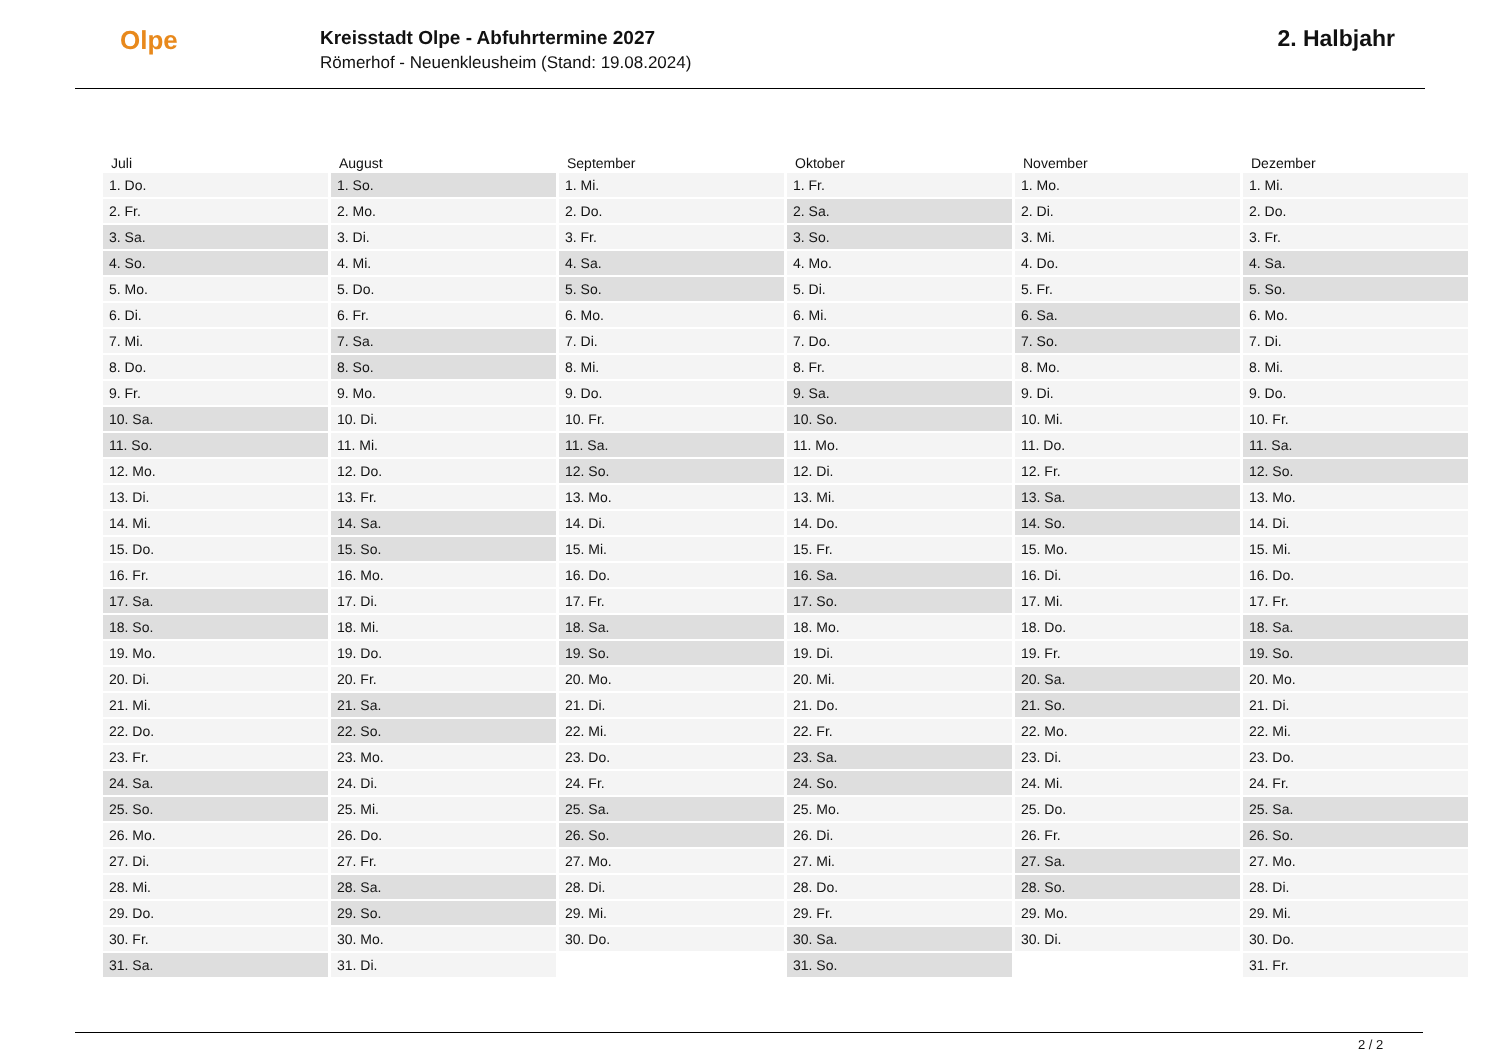Olpe
Kreisstadt Olpe - Abfuhrtermine 2027
Römerhof - Neuenkleusheim (Stand: 19.08.2024)
2. Halbjahr
| Juli | August | September | Oktober | November | Dezember |
| --- | --- | --- | --- | --- | --- |
| 1. Do. | 1. So. | 1. Mi. | 1. Fr. | 1. Mo. | 1. Mi. |
| 2. Fr. | 2. Mo. | 2. Do. | 2. Sa. | 2. Di. | 2. Do. |
| 3. Sa. | 3. Di. | 3. Fr. | 3. So. | 3. Mi. | 3. Fr. |
| 4. So. | 4. Mi. | 4. Sa. | 4. Mo. | 4. Do. | 4. Sa. |
| 5. Mo. | 5. Do. | 5. So. | 5. Di. | 5. Fr. | 5. So. |
| 6. Di. | 6. Fr. | 6. Mo. | 6. Mi. | 6. Sa. | 6. Mo. |
| 7. Mi. | 7. Sa. | 7. Di. | 7. Do. | 7. So. | 7. Di. |
| 8. Do. | 8. So. | 8. Mi. | 8. Fr. | 8. Mo. | 8. Mi. |
| 9. Fr. | 9. Mo. | 9. Do. | 9. Sa. | 9. Di. | 9. Do. |
| 10. Sa. | 10. Di. | 10. Fr. | 10. So. | 10. Mi. | 10. Fr. |
| 11. So. | 11. Mi. | 11. Sa. | 11. Mo. | 11. Do. | 11. Sa. |
| 12. Mo. | 12. Do. | 12. So. | 12. Di. | 12. Fr. | 12. So. |
| 13. Di. | 13. Fr. | 13. Mo. | 13. Mi. | 13. Sa. | 13. Mo. |
| 14. Mi. | 14. Sa. | 14. Di. | 14. Do. | 14. So. | 14. Di. |
| 15. Do. | 15. So. | 15. Mi. | 15. Fr. | 15. Mo. | 15. Mi. |
| 16. Fr. | 16. Mo. | 16. Do. | 16. Sa. | 16. Di. | 16. Do. |
| 17. Sa. | 17. Di. | 17. Fr. | 17. So. | 17. Mi. | 17. Fr. |
| 18. So. | 18. Mi. | 18. Sa. | 18. Mo. | 18. Do. | 18. Sa. |
| 19. Mo. | 19. Do. | 19. So. | 19. Di. | 19. Fr. | 19. So. |
| 20. Di. | 20. Fr. | 20. Mo. | 20. Mi. | 20. Sa. | 20. Mo. |
| 21. Mi. | 21. Sa. | 21. Di. | 21. Do. | 21. So. | 21. Di. |
| 22. Do. | 22. So. | 22. Mi. | 22. Fr. | 22. Mo. | 22. Mi. |
| 23. Fr. | 23. Mo. | 23. Do. | 23. Sa. | 23. Di. | 23. Do. |
| 24. Sa. | 24. Di. | 24. Fr. | 24. So. | 24. Mi. | 24. Fr. |
| 25. So. | 25. Mi. | 25. Sa. | 25. Mo. | 25. Do. | 25. Sa. |
| 26. Mo. | 26. Do. | 26. So. | 26. Di. | 26. Fr. | 26. So. |
| 27. Di. | 27. Fr. | 27. Mo. | 27. Mi. | 27. Sa. | 27. Mo. |
| 28. Mi. | 28. Sa. | 28. Di. | 28. Do. | 28. So. | 28. Di. |
| 29. Do. | 29. So. | 29. Mi. | 29. Fr. | 29. Mo. | 29. Mi. |
| 30. Fr. | 30. Mo. | 30. Do. | 30. Sa. | 30. Di. | 30. Do. |
| 31. Sa. | 31. Di. | | 31. So. | | 31. Fr. |
2 / 2